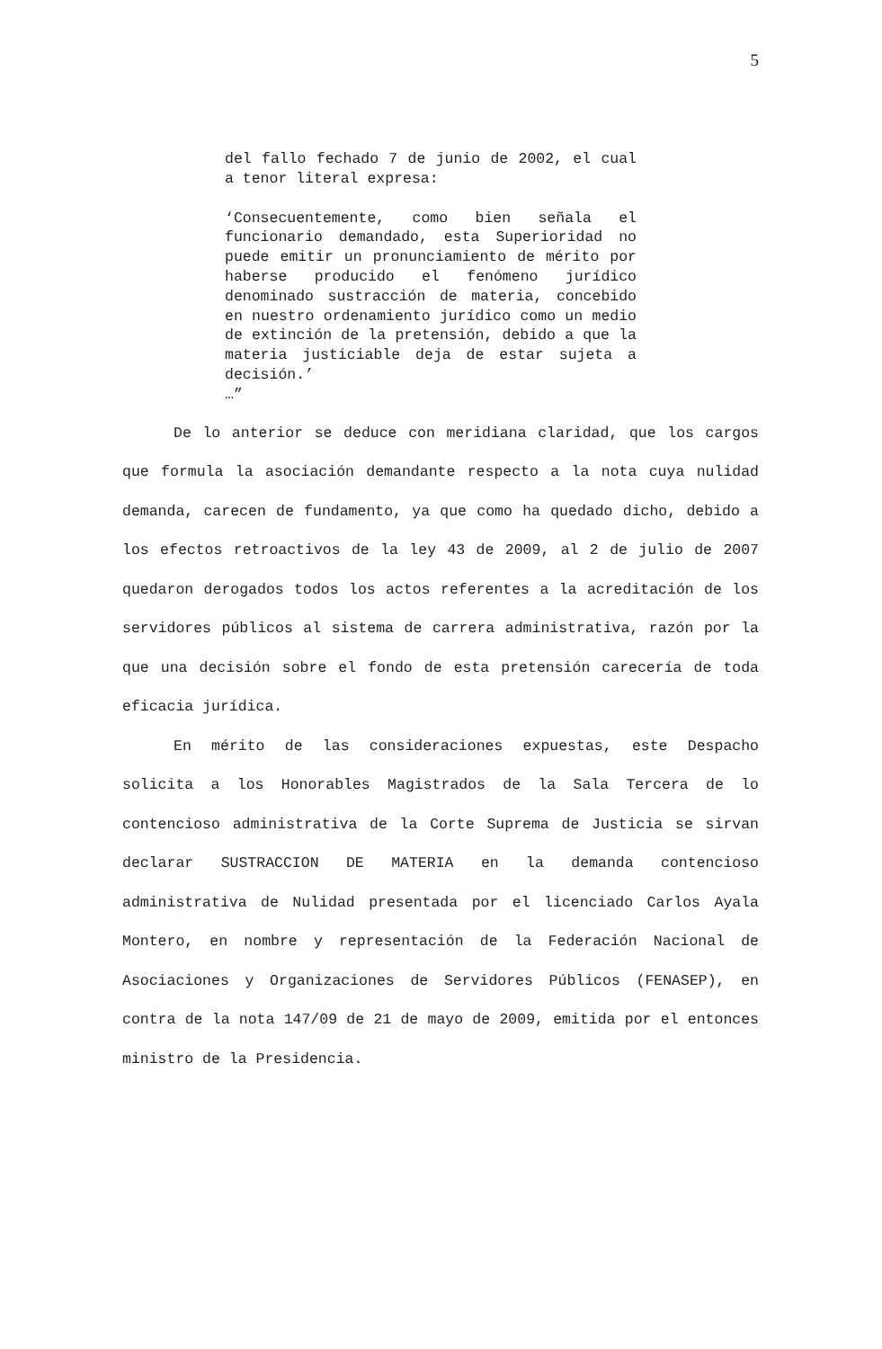5
del fallo fechado 7 de junio de 2002, el cual a tenor literal expresa:
‘Consecuentemente, como bien señala el funcionario demandado, esta Superioridad no puede emitir un pronunciamiento de mérito por haberse producido el fenómeno jurídico denominado sustracción de materia, concebido en nuestro ordenamiento jurídico como un medio de extinción de la pretensión, debido a que la materia justiciable deja de estar sujeta a decisión.’
…”
De lo anterior se deduce con meridiana claridad, que los cargos que formula la asociación demandante respecto a la nota cuya nulidad demanda, carecen de fundamento, ya que como ha quedado dicho, debido a los efectos retroactivos de la ley 43 de 2009, al 2 de julio de 2007 quedaron derogados todos los actos referentes a la acreditación de los servidores públicos al sistema de carrera administrativa, razón por la que una decisión sobre el fondo de esta pretensión carecería de toda eficacia jurídica.
En mérito de las consideraciones expuestas, este Despacho solicita a los Honorables Magistrados de la Sala Tercera de lo contencioso administrativa de la Corte Suprema de Justicia se sirvan declarar SUSTRACCION DE MATERIA en la demanda contencioso administrativa de Nulidad presentada por el licenciado Carlos Ayala Montero, en nombre y representación de la Federación Nacional de Asociaciones y Organizaciones de Servidores Públicos (FENASEP), en contra de la nota 147/09 de 21 de mayo de 2009, emitida por el entonces ministro de la Presidencia.